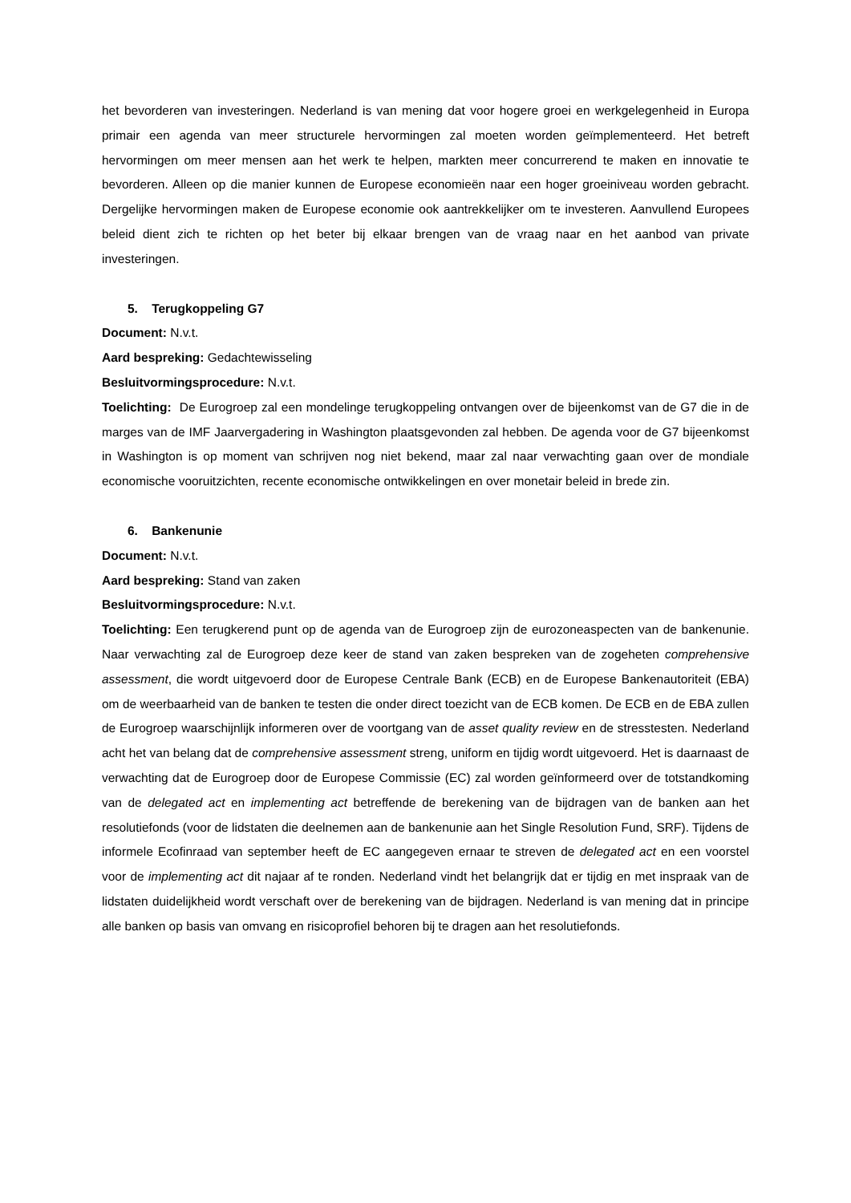het bevorderen van investeringen. Nederland is van mening dat voor hogere groei en werkgelegenheid in Europa primair een agenda van meer structurele hervormingen zal moeten worden geïmplementeerd. Het betreft hervormingen om meer mensen aan het werk te helpen, markten meer concurrerend te maken en innovatie te bevorderen. Alleen op die manier kunnen de Europese economieën naar een hoger groeiniveau worden gebracht. Dergelijke hervormingen maken de Europese economie ook aantrekkelijker om te investeren. Aanvullend Europees beleid dient zich te richten op het beter bij elkaar brengen van de vraag naar en het aanbod van private investeringen.
5. Terugkoppeling G7
Document: N.v.t.
Aard bespreking: Gedachtewisseling
Besluitvormingsprocedure: N.v.t.
Toelichting: De Eurogroep zal een mondelinge terugkoppeling ontvangen over de bijeenkomst van de G7 die in de marges van de IMF Jaarvergadering in Washington plaatsgevonden zal hebben. De agenda voor de G7 bijeenkomst in Washington is op moment van schrijven nog niet bekend, maar zal naar verwachting gaan over de mondiale economische vooruitzichten, recente economische ontwikkelingen en over monetair beleid in brede zin.
6. Bankenunie
Document: N.v.t.
Aard bespreking: Stand van zaken
Besluitvormingsprocedure: N.v.t.
Toelichting: Een terugkerend punt op de agenda van de Eurogroep zijn de eurozoneaspecten van de bankenunie. Naar verwachting zal de Eurogroep deze keer de stand van zaken bespreken van de zogeheten comprehensive assessment, die wordt uitgevoerd door de Europese Centrale Bank (ECB) en de Europese Bankenautoriteit (EBA) om de weerbaarheid van de banken te testen die onder direct toezicht van de ECB komen. De ECB en de EBA zullen de Eurogroep waarschijnlijk informeren over de voortgang van de asset quality review en de stresstesten. Nederland acht het van belang dat de comprehensive assessment streng, uniform en tijdig wordt uitgevoerd. Het is daarnaast de verwachting dat de Eurogroep door de Europese Commissie (EC) zal worden geïnformeerd over de totstandkoming van de delegated act en implementing act betreffende de berekening van de bijdragen van de banken aan het resolutiefonds (voor de lidstaten die deelnemen aan de bankenunie aan het Single Resolution Fund, SRF). Tijdens de informele Ecofinraad van september heeft de EC aangegeven ernaar te streven de delegated act en een voorstel voor de implementing act dit najaar af te ronden. Nederland vindt het belangrijk dat er tijdig en met inspraak van de lidstaten duidelijkheid wordt verschaft over de berekening van de bijdragen. Nederland is van mening dat in principe alle banken op basis van omvang en risicoprofiel behoren bij te dragen aan het resolutiefonds.